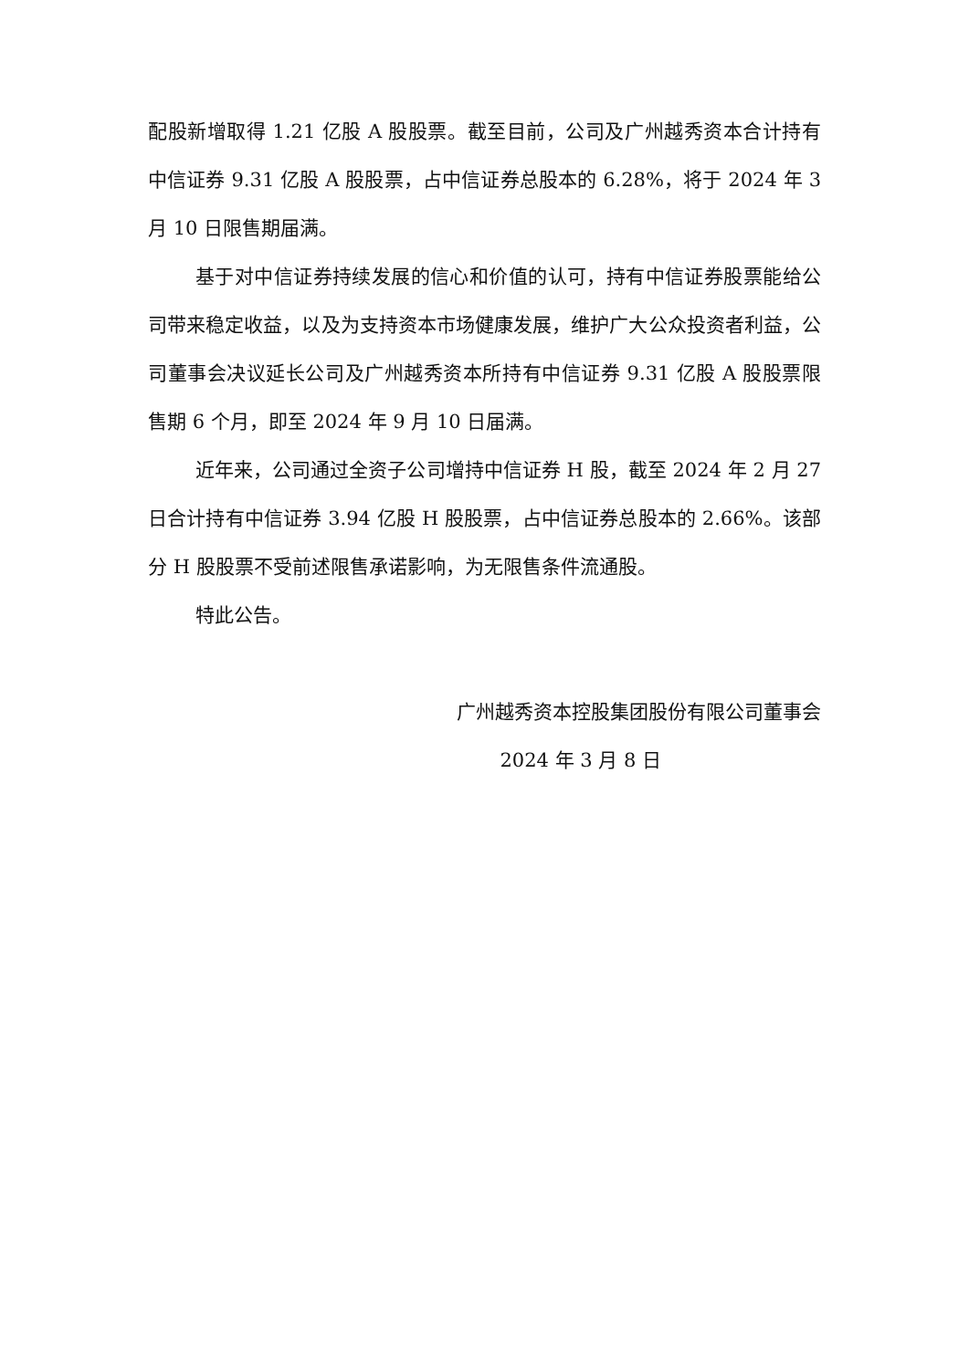配股新增取得 1.21 亿股 A 股股票。截至目前，公司及广州越秀资本合计持有中信证券 9.31 亿股 A 股股票，占中信证券总股本的 6.28%，将于 2024 年 3 月 10 日限售期届满。
基于对中信证券持续发展的信心和价值的认可，持有中信证券股票能给公司带来稳定收益，以及为支持资本市场健康发展，维护广大公众投资者利益，公司董事会决议延长公司及广州越秀资本所持有中信证券 9.31 亿股 A 股股票限售期 6 个月，即至 2024 年 9 月 10 日届满。
近年来，公司通过全资子公司增持中信证券 H 股，截至 2024 年 2 月 27 日合计持有中信证券 3.94 亿股 H 股股票，占中信证券总股本的 2.66%。该部分 H 股股票不受前述限售承诺影响，为无限售条件流通股。
特此公告。
广州越秀资本控股集团股份有限公司董事会
2024 年 3 月 8 日